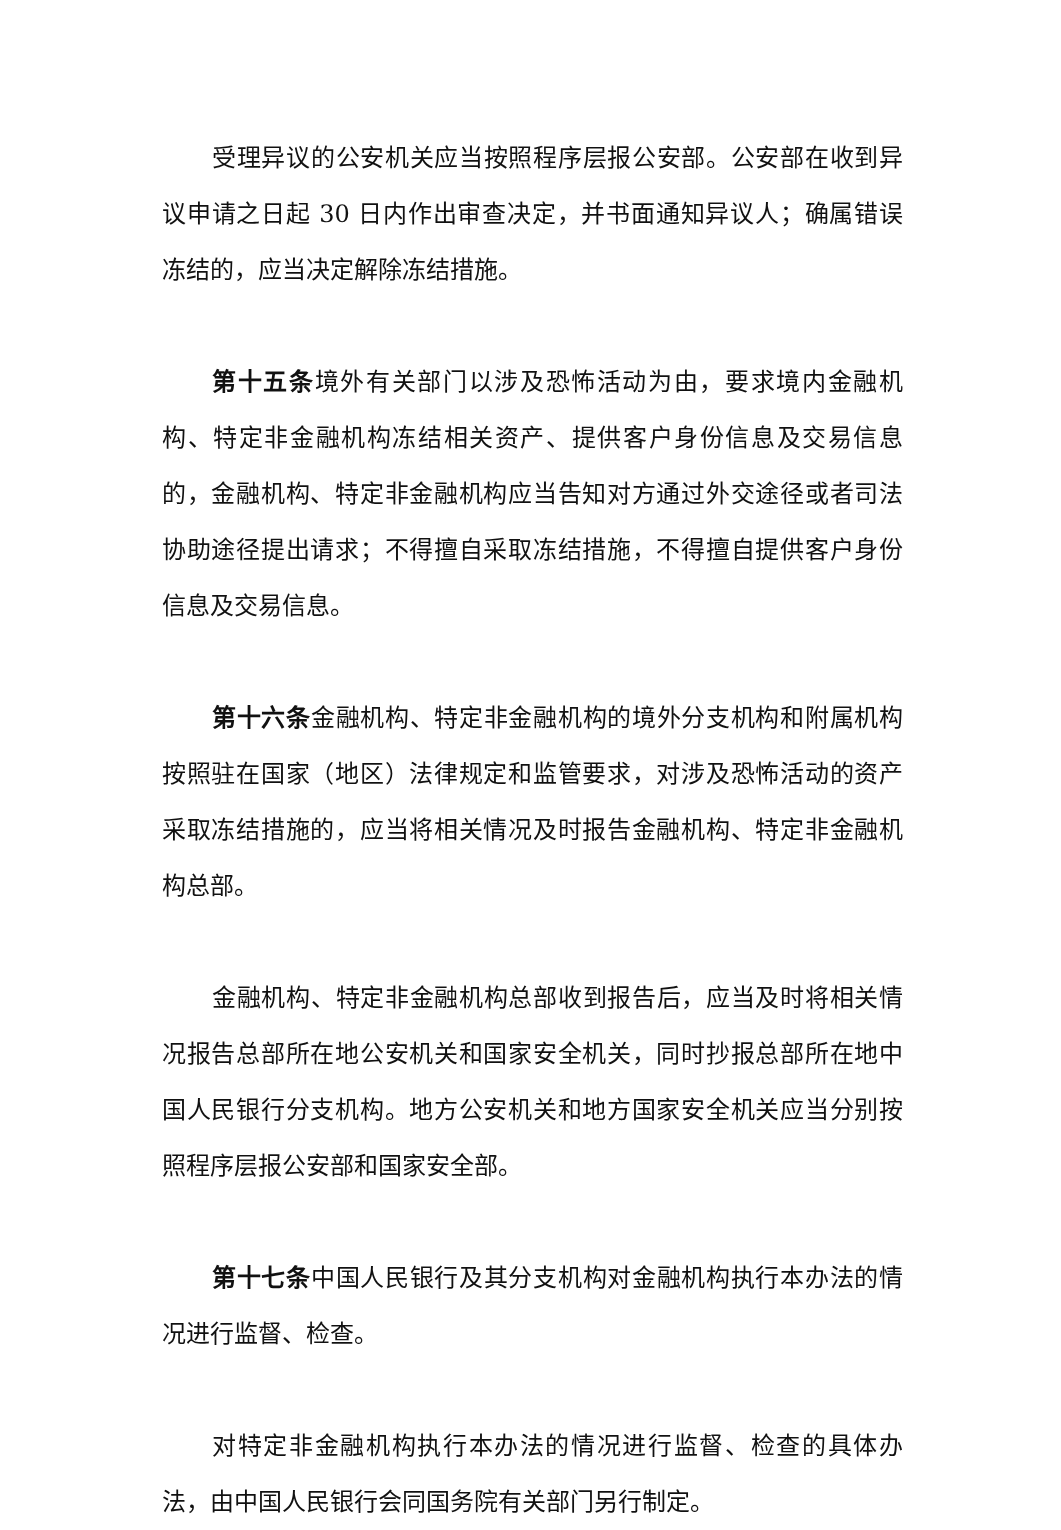受理异议的公安机关应当按照程序层报公安部。公安部在收到异议申请之日起 30 日内作出审查决定，并书面通知异议人；确属错误冻结的，应当决定解除冻结措施。
第十五条境外有关部门以涉及恐怖活动为由，要求境内金融机构、特定非金融机构冻结相关资产、提供客户身份信息及交易信息的，金融机构、特定非金融机构应当告知对方通过外交途径或者司法协助途径提出请求；不得擅自采取冻结措施，不得擅自提供客户身份信息及交易信息。
第十六条金融机构、特定非金融机构的境外分支机构和附属机构按照驻在国家（地区）法律规定和监管要求，对涉及恐怖活动的资产采取冻结措施的，应当将相关情况及时报告金融机构、特定非金融机构总部。
金融机构、特定非金融机构总部收到报告后，应当及时将相关情况报告总部所在地公安机关和国家安全机关，同时抄报总部所在地中国人民银行分支机构。地方公安机关和地方国家安全机关应当分别按照程序层报公安部和国家安全部。
第十七条中国人民银行及其分支机构对金融机构执行本办法的情况进行监督、检查。
对特定非金融机构执行本办法的情况进行监督、检查的具体办法，由中国人民银行会同国务院有关部门另行制定。